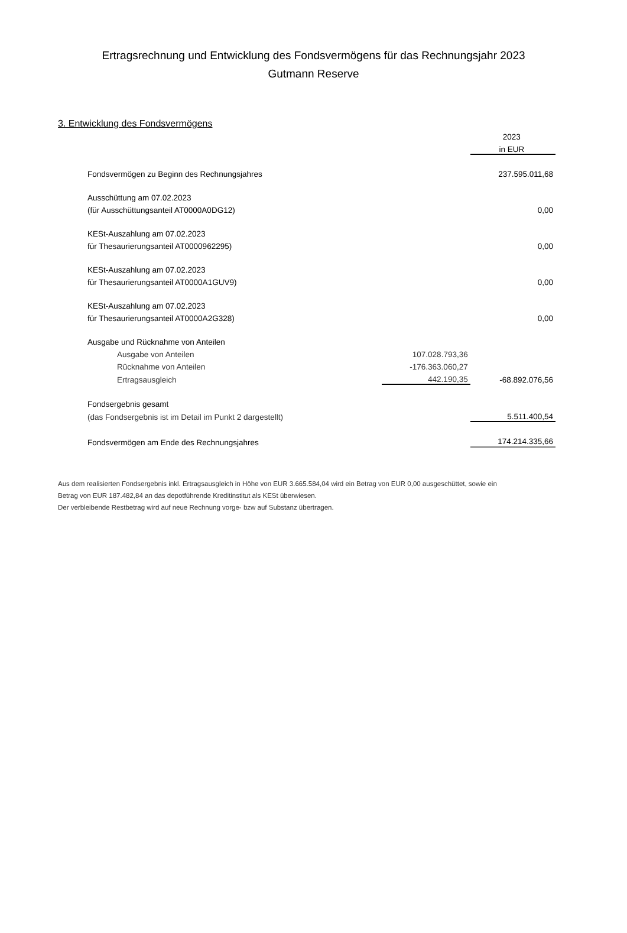Ertragsrechnung und Entwicklung des Fondsvermögens für das Rechnungsjahr 2023
Gutmann Reserve
3. Entwicklung des Fondsvermögens
| | | 2023 |
| | | in EUR |
| Fondsvermögen zu Beginn des Rechnungsjahres | | 237.595.011,68 |
| Ausschüttung am 07.02.2023 | | |
| (für Ausschüttungsanteil AT0000A0DG12) | | 0,00 |
| KESt-Auszahlung am 07.02.2023 | | |
| für Thesaurierungsanteil AT0000962295) | | 0,00 |
| KESt-Auszahlung am 07.02.2023 | | |
| für Thesaurierungsanteil AT0000A1GUV9) | | 0,00 |
| KESt-Auszahlung am 07.02.2023 | | |
| für Thesaurierungsanteil AT0000A2G328) | | 0,00 |
| Ausgabe und Rücknahme von Anteilen | | |
| Ausgabe von Anteilen | 107.028.793,36 | |
| Rücknahme von Anteilen | -176.363.060,27 | |
| Ertragsausgleich | 442.190,35 | -68.892.076,56 |
| Fondsergebnis gesamt | | |
| (das Fondsergebnis ist im Detail im Punkt 2 dargestellt) | | 5.511.400,54 |
| Fondsvermögen am Ende des Rechnungsjahres | | 174.214.335,66 |
Aus dem realisierten Fondsergebnis inkl. Ertragsausgleich in Höhe von EUR 3.665.584,04 wird ein Betrag von EUR 0,00 ausgeschüttet, sowie ein
Betrag von EUR 187.482,84 an das depotführende Kreditinstitut als KESt überwiesen.
Der verbleibende Restbetrag wird auf neue Rechnung vorge- bzw auf Substanz übertragen.